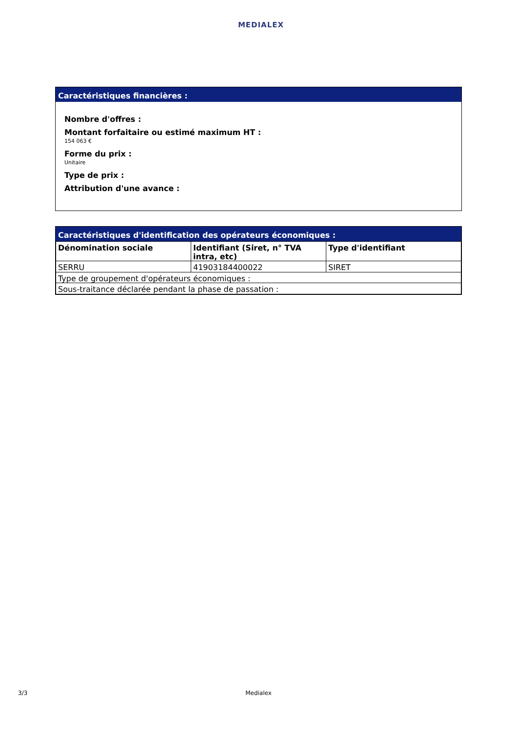MEDIALEX
Caractéristiques financières :
Nombre d'offres :
Montant forfaitaire ou estimé maximum HT :
154 063 €
Forme du prix :
Unitaire
Type de prix :
Attribution d'une avance :
Caractéristiques d'identification des opérateurs économiques :
| Dénomination sociale | Identifiant (Siret, n° TVA intra, etc) | Type d'identifiant |
| --- | --- | --- |
| SERRU | 41903184400022 | SIRET |
| Type de groupement d'opérateurs économiques : | | |
| Sous-traitance déclarée pendant la phase de passation : | | |
3/3
Medialex